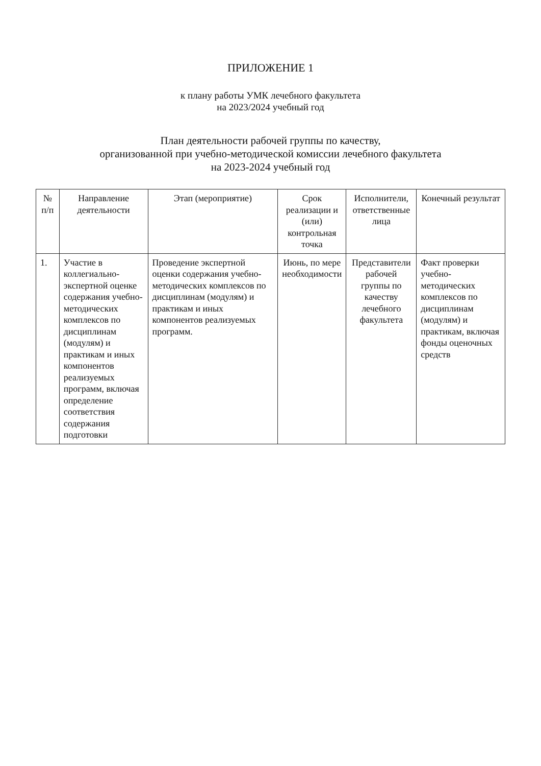ПРИЛОЖЕНИЕ 1
к плану работы УМК лечебного факультета
на 2023/2024 учебный год
План деятельности рабочей группы по качеству,
организованной при учебно-методической комиссии лечебного факультета
на 2023-2024 учебный год
| № п/п | Направление деятельности | Этап (мероприятие) | Срок реализации и (или) контрольная точка | Исполнители, ответственные лица | Конечный результат |
| --- | --- | --- | --- | --- | --- |
| 1. | Участие в коллегиально-экспертной оценке содержания учебно-методических комплексов по дисциплинам (модулям) и практикам и иных компонентов реализуемых программ, включая определение соответствия содержания подготовки | Проведение экспертной оценки содержания учебно-методических комплексов по дисциплинам (модулям) и практикам и иных компонентов реализуемых программ. | Июнь, по мере необходимости | Представители рабочей группы по качеству лечебного факультета | Факт проверки учебно-методических комплексов по дисциплинам (модулям) и практикам, включая фонды оценочных средств |